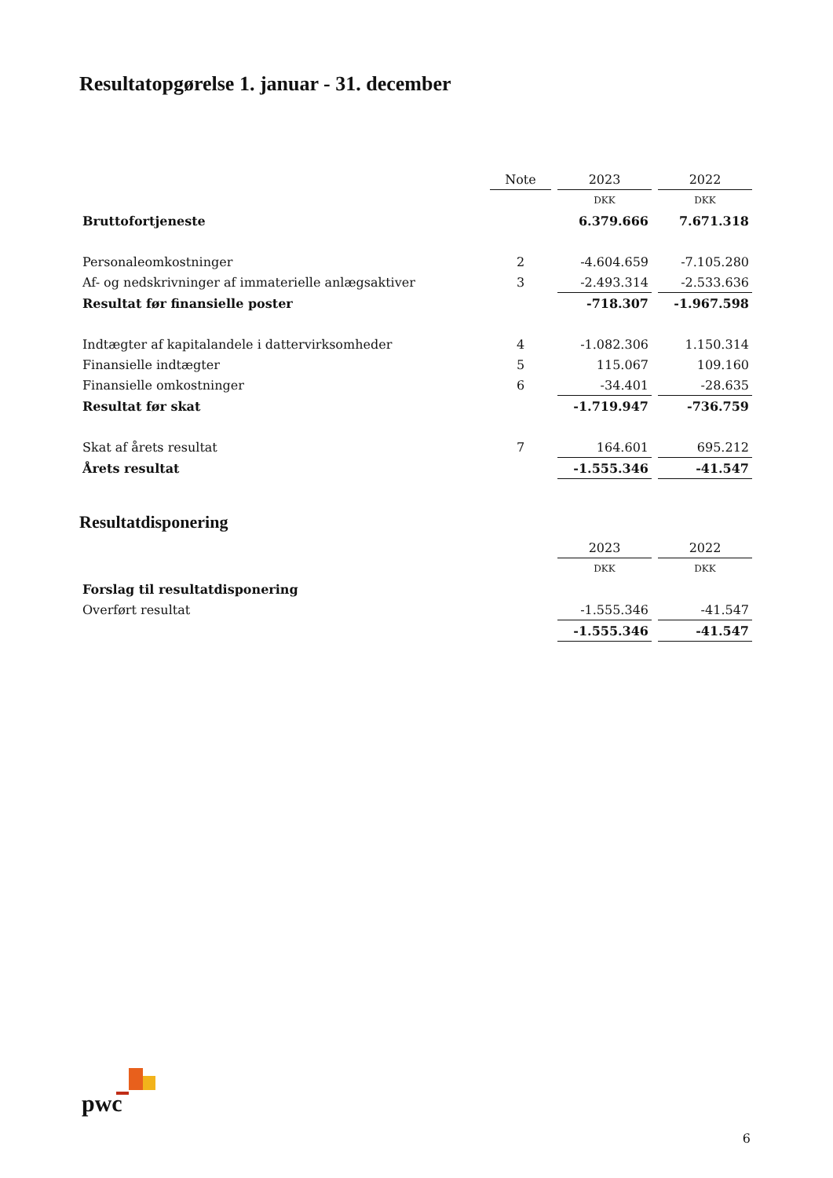Resultatopgørelse 1. januar - 31. december
| | Note | 2023 | 2022 |
| --- | --- | --- | --- |
| | | DKK | DKK |
| Bruttofortjeneste | | 6.379.666 | 7.671.318 |
| Personaleomkostninger | 2 | -4.604.659 | -7.105.280 |
| Af- og nedskrivninger af immaterielle anlægsaktiver | 3 | -2.493.314 | -2.533.636 |
| Resultat før finansielle poster | | -718.307 | -1.967.598 |
| Indtægter af kapitalandele i dattervirksomheder | 4 | -1.082.306 | 1.150.314 |
| Finansielle indtægter | 5 | 115.067 | 109.160 |
| Finansielle omkostninger | 6 | -34.401 | -28.635 |
| Resultat før skat | | -1.719.947 | -736.759 |
| Skat af årets resultat | 7 | 164.601 | 695.212 |
| Årets resultat | | -1.555.346 | -41.547 |
Resultatdisponering
| | | 2023 | 2022 |
| --- | --- | --- | --- |
| | | DKK | DKK |
| Forslag til resultatdisponering | | | |
| Overført resultat | | -1.555.346 | -41.547 |
| | | -1.555.346 | -41.547 |
pwc
6